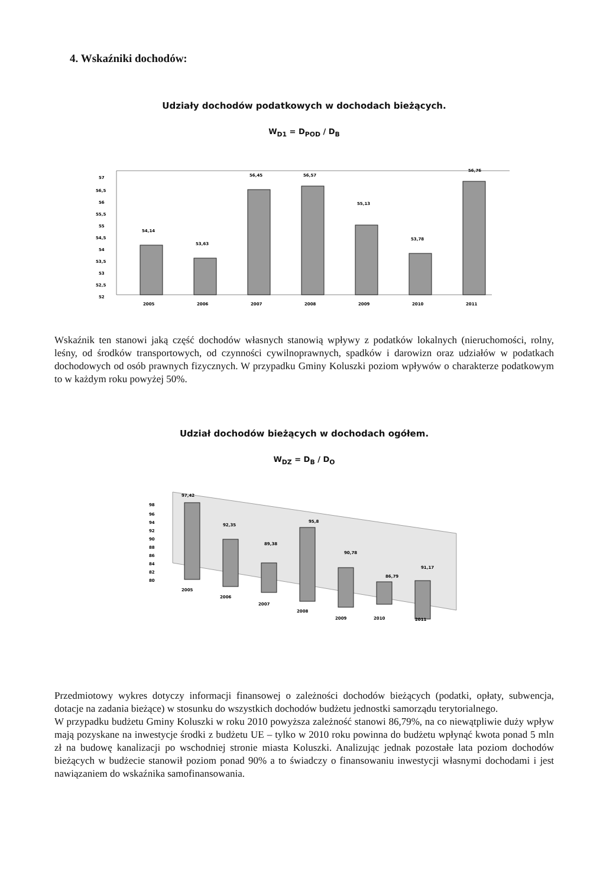4. Wskaźniki dochodów:
Udziały dochodów podatkowych w dochodach bieżących.
W<sub>D1</sub> = D<sub>POD</sub> / D<sub>B</sub>
57
56,5
56
55,5
55
54,5
54
53,5
53
52,5
52
54,14
53,63
56,45
56,57
55,13
53,78
56,76
2005
2006
2007
2008
2009
2010
2011
Wskaźnik ten stanowi jaką część dochodów własnych stanowią wpływy z podatków lokalnych (nieruchomości, rolny, leśny, od środków transportowych, od czynności cywilnoprawnych, spadków i darowizn oraz udziałów w podatkach dochodowych od osób prawnych fizycznych. W przypadku Gminy Koluszki poziom wpływów o charakterze podatkowym to w każdym roku powyżej 50%.
Udział dochodów bieżących w dochodach ogółem.
W<sub>DZ</sub> = D<sub>B</sub> / D<sub>O</sub>
98
96
94
92
90
88
86
84
82
80
97,42
92,35
89,38
95,8
90,78
86,79
91,17
2005
2006
2007
2008
2009
2010
2011
Przedmiotowy wykres dotyczy informacji finansowej o zależności dochodów bieżących (podatki, opłaty, subwencja, dotacje na zadania bieżące) w stosunku do wszystkich dochodów budżetu jednostki samorządu terytorialnego.
W przypadku budżetu Gminy Koluszki w roku 2010 powyższa zależność stanowi 86,79%, na co niewątpliwie duży wpływ mają pozyskane na inwestycje środki z budżetu UE – tylko w 2010 roku powinna do budżetu wpłynąć kwota ponad 5 mln zł na budowę kanalizacji po wschodniej stronie miasta Koluszki. Analizując jednak pozostałe lata poziom dochodów bieżących w budżecie stanowił poziom ponad 90% a to świadczy o finansowaniu inwestycji własnymi dochodami i jest nawiązaniem do wskaźnika samofinansowania.